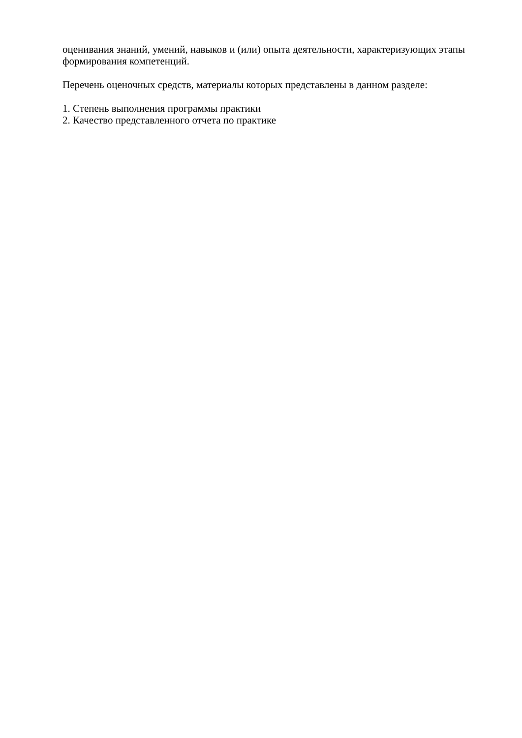оценивания знаний, умений, навыков и (или) опыта деятельности, характеризующих этапы формирования компетенций.
Перечень оценочных средств, материалы которых представлены в данном разделе:
1. Степень выполнения программы практики
2. Качество представленного отчета по практике